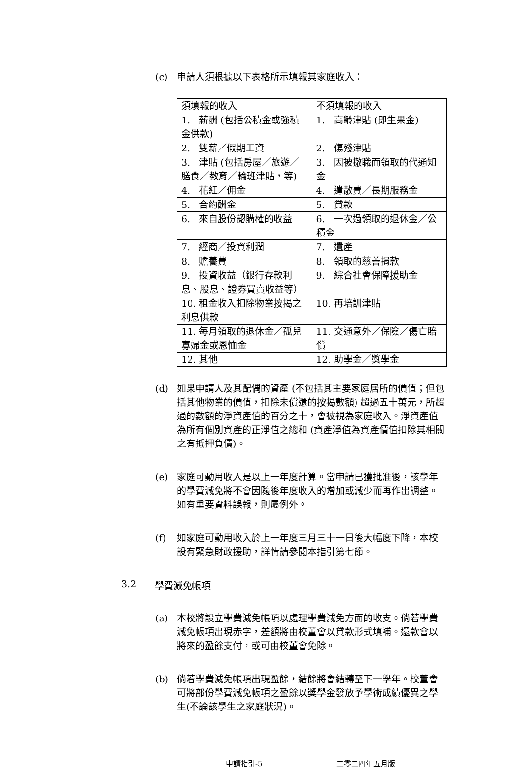(c) 申請人須根據以下表格所示填報其家庭收入：
| 須填報的收入 | 不須填報的收入 |
| 1. 薪酬 (包括公積金或強積金供款) | 1. 高齡津貼 (即生果金) |
| 2. 雙薪／假期工資 | 2. 傷殘津貼 |
| 3. 津貼 (包括房屋／旅遊／膳食／教育／輪班津貼，等) | 3. 因被撤職而領取的代通知金 |
| 4. 花紅／佣金 | 4. 遣散費／長期服務金 |
| 5. 合約酬金 | 5. 貸款 |
| 6. 來自股份認購權的收益 | 6. 一次過領取的退休金／公積金 |
| 7. 經商／投資利潤 | 7. 遺產 |
| 8. 贍養費 | 8. 領取的慈善捐款 |
| 9. 投資收益（銀行存款利息、股息、證券買賣收益等） | 9. 綜合社會保障援助金 |
| 10. 租金收入扣除物業按揭之利息供款 | 10. 再培訓津貼 |
| 11. 每月領取的退休金／孤兒寡婦金或恩恤金 | 11. 交通意外／保險／傷亡賠償 |
| 12. 其他 | 12. 助學金／獎學金 |
(d) 如果申請人及其配偶的資產 (不包括其主要家庭居所的價值；但包括其他物業的價值，扣除未償還的按揭數額) 超過五十萬元，所超過的數額的淨資產值的百分之十，會被視為家庭收入。淨資產值為所有個別資產的正淨值之總和 (資產淨值為資產價值扣除其相關之有抵押負債)。
(e) 家庭可動用收入是以上一年度計算。當申請已獲批准後，該學年的學費減免將不會因隨後年度收入的增加或減少而再作出調整。如有重要資料誤報，則屬例外。
(f) 如家庭可動用收入於上一年度三月三十一日後大幅度下降，本校設有緊急財政援助，詳情請參閱本指引第七節。
3.2 學費減免帳項
(a) 本校將設立學費減免帳項以處理學費減免方面的收支。倘若學費減免帳項出現赤字，差額將由校董會以貸款形式填補。還款會以將來的盈餘支付，或可由校董會免除。
(b) 倘若學費減免帳項出現盈餘，結餘將會結轉至下一學年。校董會可將部份學費減免帳項之盈餘以獎學金發放予學術成績優異之學生(不論該學生之家庭狀況)。
申請指引-5 二零二四年五月版